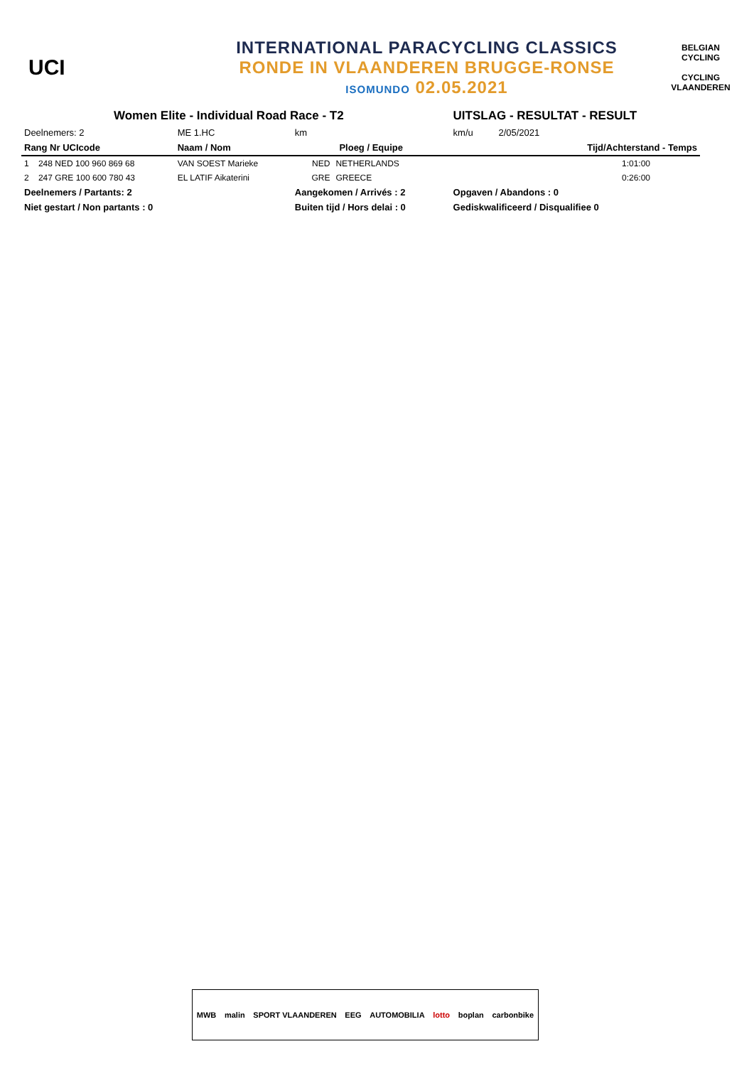UCI
INTERNATIONAL PARACYCLING CLASSICS
RONDE IN VLAANDEREN BRUGGE-RONSE
ISOMUNDO 02.05.2021
BELGIAN CYCLING
CYCLING VLAANDEREN
| Women Elite - Individual Road Race - T2 | | | | | UITSLAG - RESULTAT - RESULT | |
| Deelnemers: 2 | | ME 1.HC | km | | km/u | 2/05/2021 |
| Rang Nr UCIcode | | Naam / Nom | Ploeg / Equipe | | | Tijd/Achterstand - Temps |
| 1 | 248 NED 100 960 869 68 | VAN SOEST Marieke | NED | NETHERLANDS | | 1:01:00 |
| 2 | 247 GRE 100 600 780 43 | EL LATIF Aikaterini | GRE | GREECE | | 0:26:00 |
| Deelnemers / Partants: 2 | | | Aangekomen / Arrivés : 2 | | Opgaven / Abandons : 0 | |
| Niet gestart / Non partants : 0 | | | Buiten tijd / Hors delai : 0 | | Gediskwalificeerd / Disqualifiee 0 | |
MWB malin SPORT VLAANDEREN EEG AUTOMOBILIA lotto boplan carbonbike